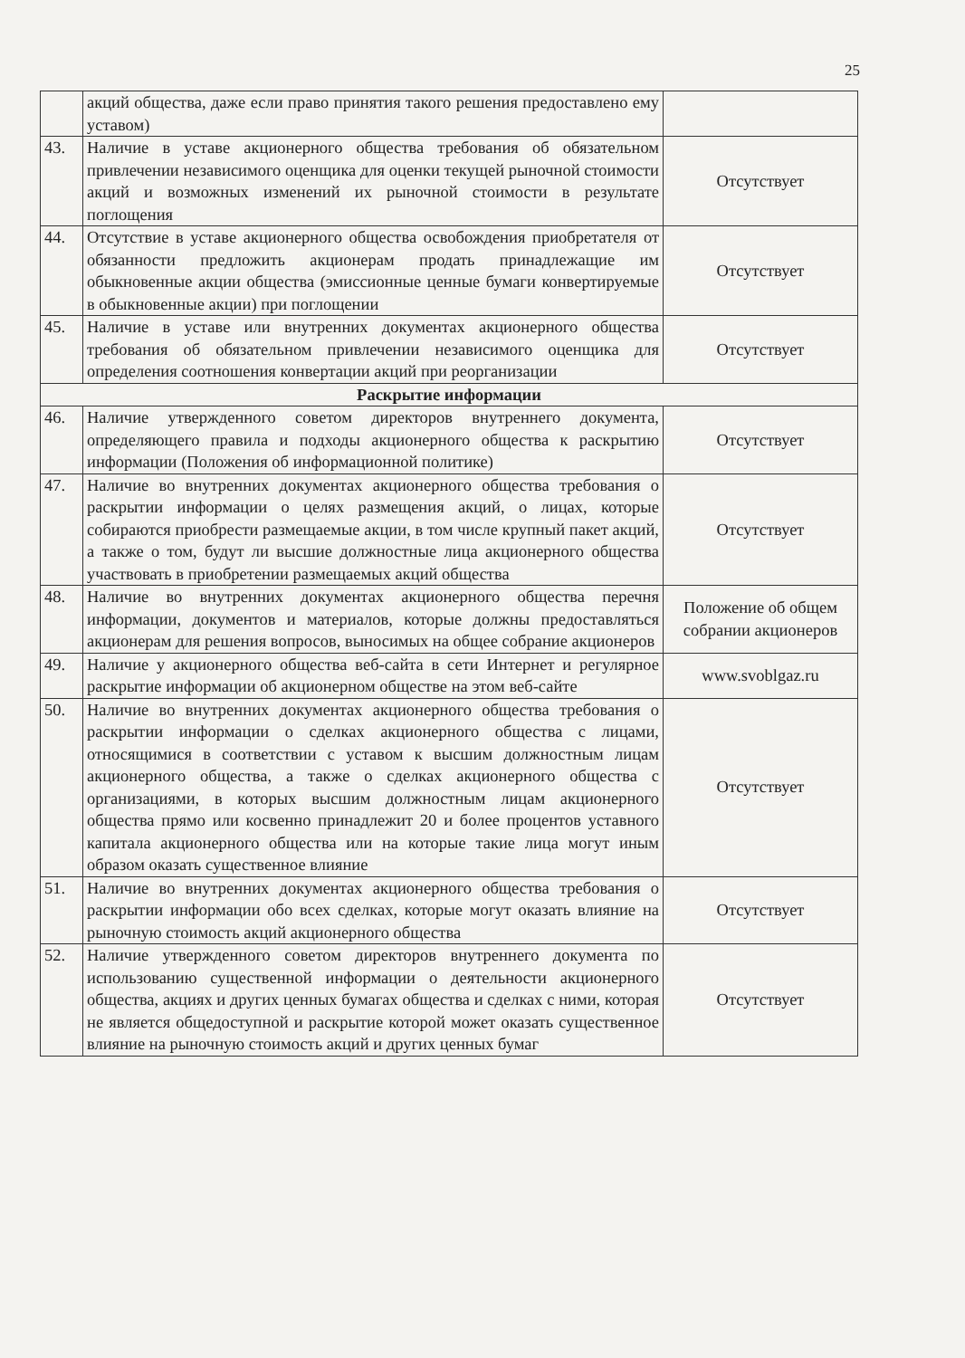25
| | акций общества, даже если право принятия такого решения предоставлено ему уставом) | |
| 43. | Наличие в уставе акционерного общества требования об обязательном привлечении независимого оценщика для оценки текущей рыночной стоимости акций и возможных изменений их рыночной стоимости в результате поглощения | Отсутствует |
| 44. | Отсутствие в уставе акционерного общества освобождения приобретателя от обязанности предложить акционерам продать принадлежащие им обыкновенные акции общества (эмиссионные ценные бумаги конвертируемые в обыкновенные акции) при поглощении | Отсутствует |
| 45. | Наличие в уставе или внутренних документах акционерного общества требования об обязательном привлечении независимого оценщика для определения соотношения конвертации акций при реорганизации | Отсутствует |
| Раскрытие информации | | |
| 46. | Наличие утвержденного советом директоров внутреннего документа, определяющего правила и подходы акционерного общества к раскрытию информации (Положения об информационной политике) | Отсутствует |
| 47. | Наличие во внутренних документах акционерного общества требования о раскрытии информации о целях размещения акций, о лицах, которые собираются приобрести размещаемые акции, в том числе крупный пакет акций, а также о том, будут ли высшие должностные лица акционерного общества участвовать в приобретении размещаемых акций общества | Отсутствует |
| 48. | Наличие во внутренних документах акционерного общества перечня информации, документов и материалов, которые должны предоставляться акционерам для решения вопросов, выносимых на общее собрание акционеров | Положение об общем собрании акционеров |
| 49. | Наличие у акционерного общества веб-сайта в сети Интернет и регулярное раскрытие информации об акционерном обществе на этом веб-сайте | www.svoblgaz.ru |
| 50. | Наличие во внутренних документах акционерного общества требования о раскрытии информации о сделках акционерного общества с лицами, относящимися в соответствии с уставом к высшим должностным лицам акционерного общества, а также о сделках акционерного общества с организациями, в которых высшим должностным лицам акционерного общества прямо или косвенно принадлежит 20 и более процентов уставного капитала акционерного общества или на которые такие лица могут иным образом оказать существенное влияние | Отсутствует |
| 51. | Наличие во внутренних документах акционерного общества требования о раскрытии информации обо всех сделках, которые могут оказать влияние на рыночную стоимость акций акционерного общества | Отсутствует |
| 52. | Наличие утвержденного советом директоров внутреннего документа по использованию существенной информации о деятельности акционерного общества, акциях и других ценных бумагах общества и сделках с ними, которая не является общедоступной и раскрытие которой может оказать существенное влияние на рыночную стоимость акций и других ценных бумаг | Отсутствует |